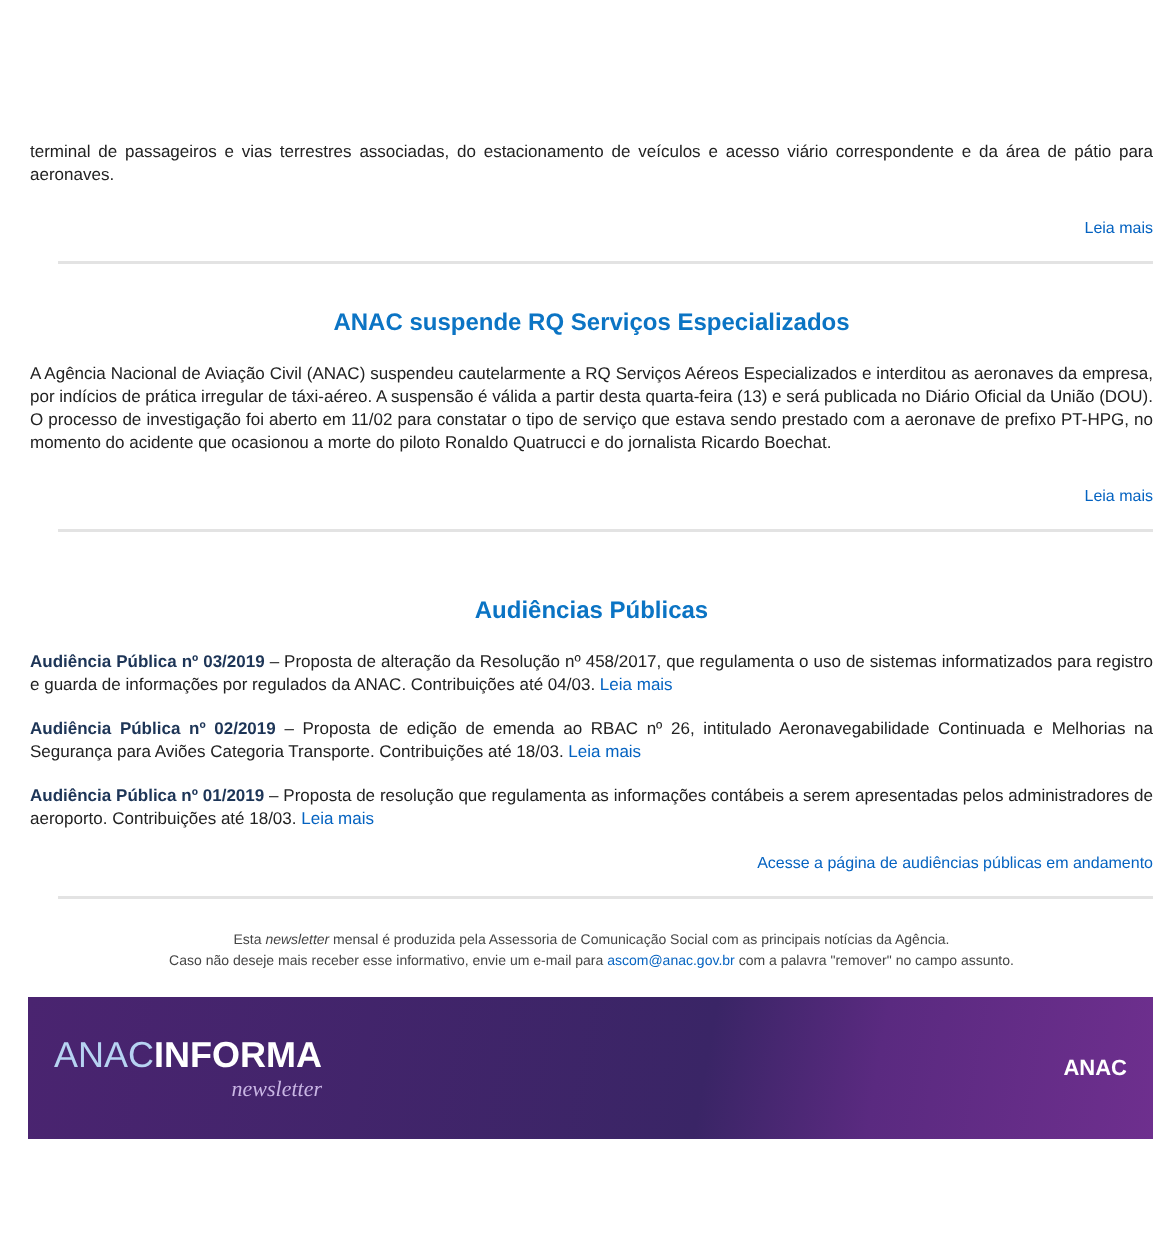terminal de passageiros e vias terrestres associadas, do estacionamento de veículos e acesso viário correspondente e da área de pátio para aeronaves.
Leia mais
ANAC suspende RQ Serviços Especializados
A Agência Nacional de Aviação Civil (ANAC) suspendeu cautelarmente a RQ Serviços Aéreos Especializados e interditou as aeronaves da empresa, por indícios de prática irregular de táxi-aéreo. A suspensão é válida a partir desta quarta-feira (13) e será publicada no Diário Oficial da União (DOU). O processo de investigação foi aberto em 11/02 para constatar o tipo de serviço que estava sendo prestado com a aeronave de prefixo PT-HPG, no momento do acidente que ocasionou a morte do piloto Ronaldo Quatrucci e do jornalista Ricardo Boechat.
Leia mais
Audiências Públicas
Audiência Pública nº 03/2019 – Proposta de alteração da Resolução nº 458/2017, que regulamenta o uso de sistemas informatizados para registro e guarda de informações por regulados da ANAC. Contribuições até 04/03. Leia mais
Audiência Pública nº 02/2019 – Proposta de edição de emenda ao RBAC nº 26, intitulado Aeronavegabilidade Continuada e Melhorias na Segurança para Aviões Categoria Transporte. Contribuições até 18/03. Leia mais
Audiência Pública nº 01/2019 – Proposta de resolução que regulamenta as informações contábeis a serem apresentadas pelos administradores de aeroporto. Contribuições até 18/03. Leia mais
Acesse a página de audiências públicas em andamento
Esta newsletter mensal é produzida pela Assessoria de Comunicação Social com as principais notícias da Agência.
Caso não deseje mais receber esse informativo, envie um e-mail para ascom@anac.gov.br com a palavra "remover" no campo assunto.
ANACINFORMA
newsletter
ANAC